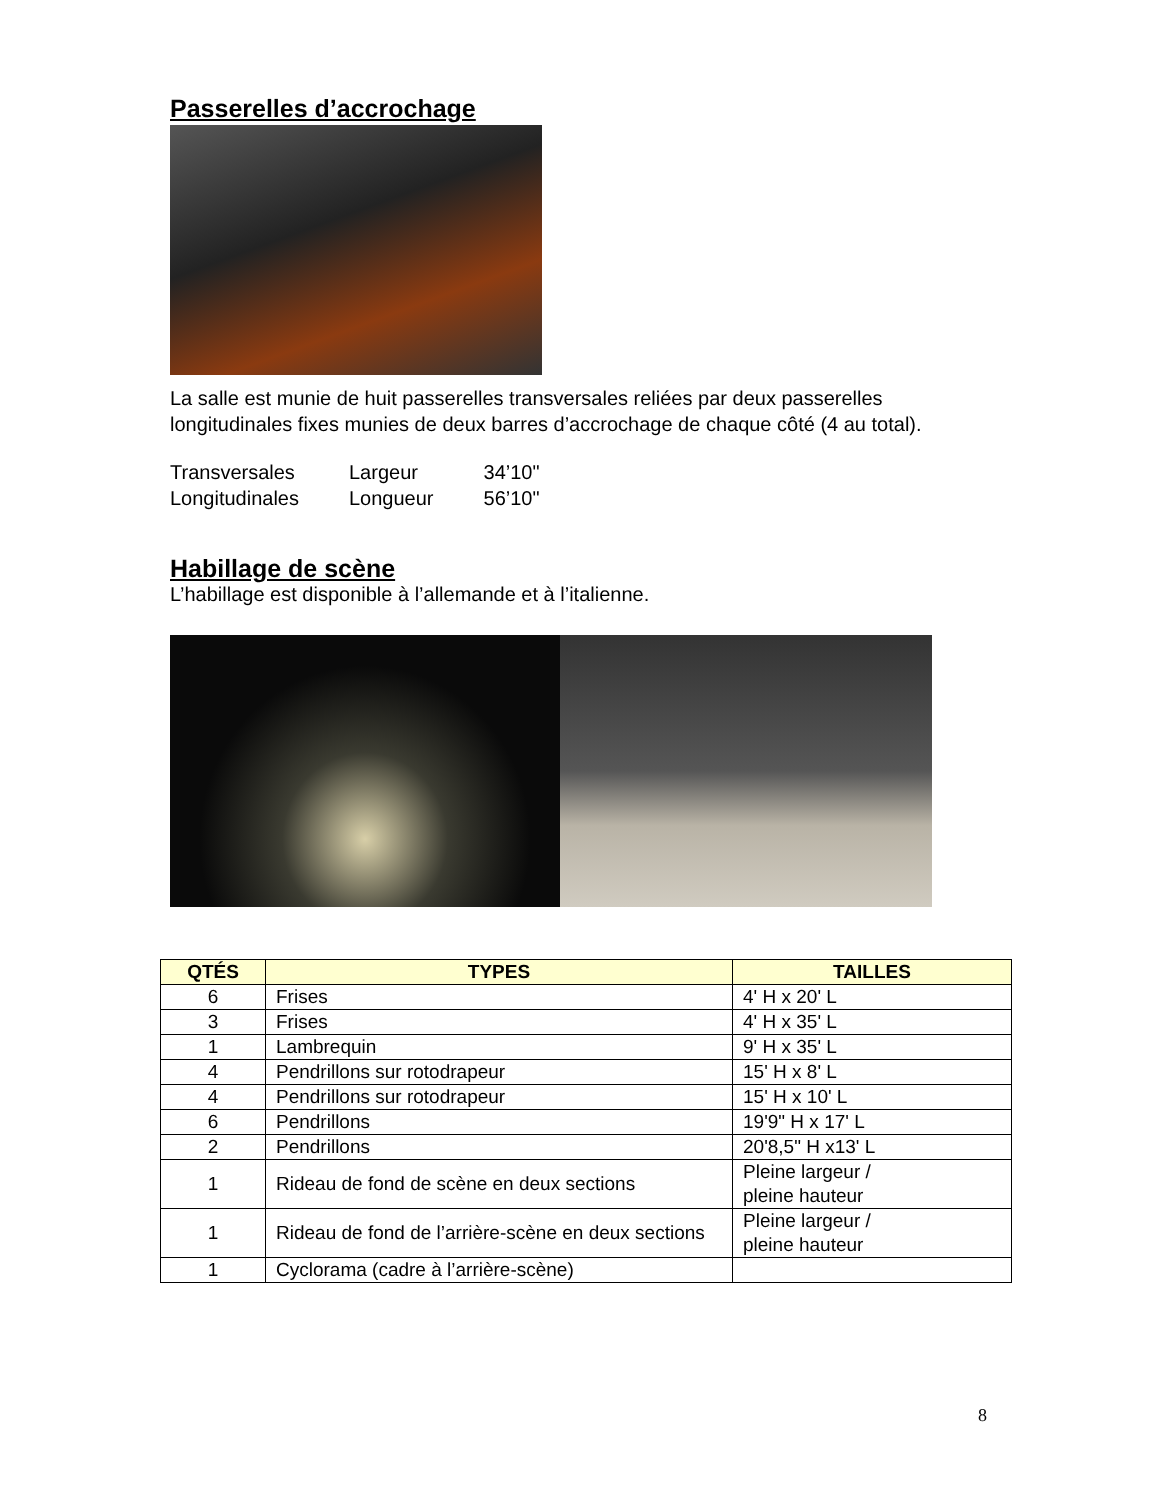Passerelles d’accrochage
La salle est munie de huit passerelles transversales reliées par deux passerelles longitudinales fixes munies de deux barres d’accrochage de chaque côté (4 au total).
| Transversales | Largeur | 34’10" |
| Longitudinales | Longueur | 56’10" |
Habillage de scène
L’habillage est disponible à l’allemande et à l’italienne.
| QTÉS | TYPES | TAILLES |
| --- | --- | --- |
| 6 | Frises | 4' H x 20' L |
| 3 | Frises | 4' H x 35' L |
| 1 | Lambrequin | 9' H x 35' L |
| 4 | Pendrillons sur rotodrapeur | 15' H x 8' L |
| 4 | Pendrillons sur rotodrapeur | 15' H x 10' L |
| 6 | Pendrillons | 19'9" H x 17' L |
| 2 | Pendrillons | 20'8,5" H x13' L |
| 1 | Rideau de fond de scène en deux sections | Pleine largeur / pleine hauteur |
| 1 | Rideau de fond de l’arrière-scène en deux sections | Pleine largeur / pleine hauteur |
| 1 | Cyclorama (cadre à l’arrière-scène) | |
8